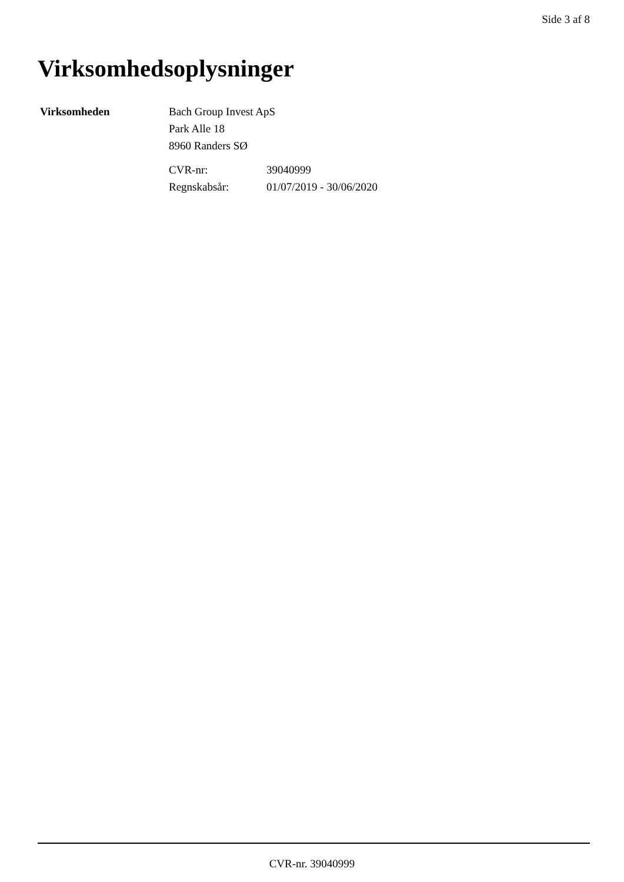Side 3 af 8
Virksomhedsoplysninger
Virksomheden Bach Group Invest ApS
Park Alle 18
8960 Randers SØ
CVR-nr: 39040999 Regnskabsår: 01/07/2019 - 30/06/2020
CVR-nr. 39040999